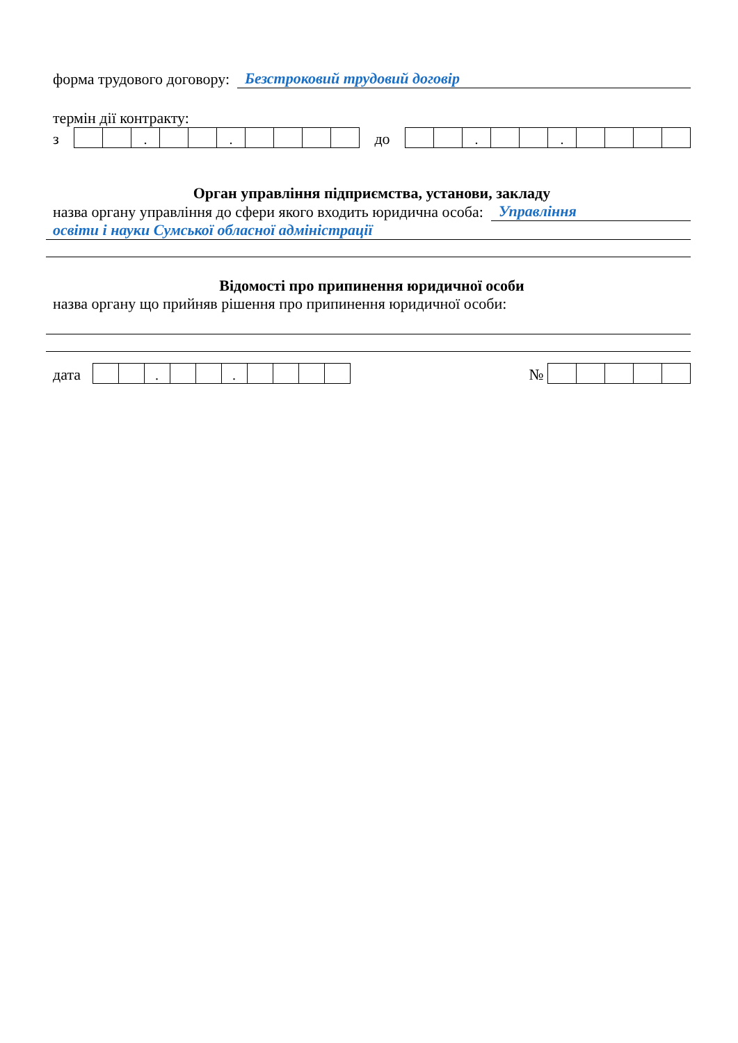форма трудового договору: Безстроковий трудовий договір
термін дії контракту:
з
| | | . | | | . | | | | |
до
| | | . | | | . | | | | |
Орган управління підприємства, установи, закладу
назва органу управління до сфери якого входить юридична особа: Управління
освіти і науки Сумської обласної адміністрації
Відомості про припинення юридичної особи
назва органу що прийняв рішення про припинення юридичної особи:
дата
| | | . | | | . | | | | |
№